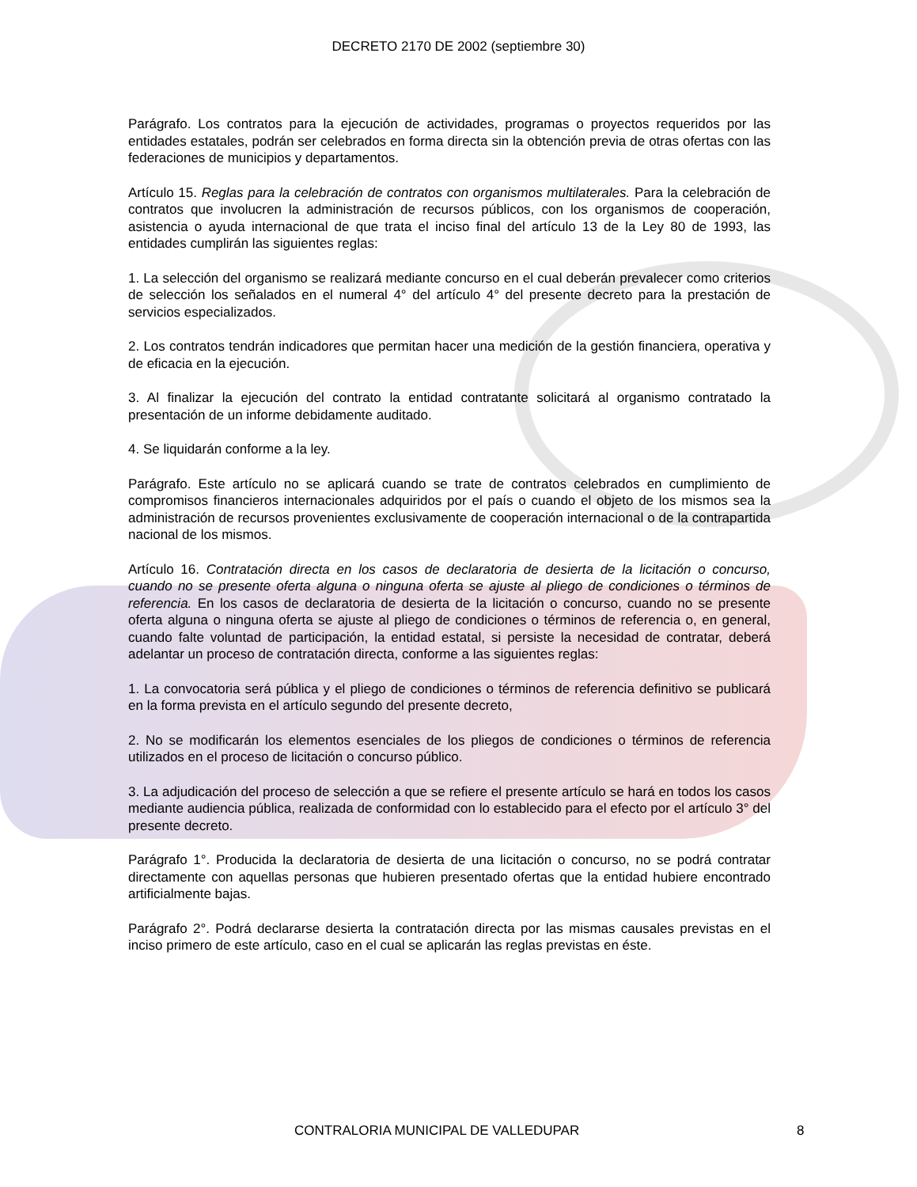DECRETO 2170 DE 2002 (septiembre 30)
Parágrafo. Los contratos para la ejecución de actividades, programas o proyectos requeridos por las entidades estatales, podrán ser celebrados en forma directa sin la obtención previa de otras ofertas con las federaciones de municipios y departamentos.
Artículo 15. Reglas para la celebración de contratos con organismos multilaterales. Para la celebración de contratos que involucren la administración de recursos públicos, con los organismos de cooperación, asistencia o ayuda internacional de que trata el inciso final del artículo 13 de la Ley 80 de 1993, las entidades cumplirán las siguientes reglas:
1. La selección del organismo se realizará mediante concurso en el cual deberán prevalecer como criterios de selección los señalados en el numeral 4° del artículo 4° del presente decreto para la prestación de servicios especializados.
2. Los contratos tendrán indicadores que permitan hacer una medición de la gestión financiera, operativa y de eficacia en la ejecución.
3. Al finalizar la ejecución del contrato la entidad contratante solicitará al organismo contratado la presentación de un informe debidamente auditado.
4. Se liquidarán conforme a la ley.
Parágrafo. Este artículo no se aplicará cuando se trate de contratos celebrados en cumplimiento de compromisos financieros internacionales adquiridos por el país o cuando el objeto de los mismos sea la administración de recursos provenientes exclusivamente de cooperación internacional o de la contrapartida nacional de los mismos.
Artículo 16. Contratación directa en los casos de declaratoria de desierta de la licitación o concurso, cuando no se presente oferta alguna o ninguna oferta se ajuste al pliego de condiciones o términos de referencia. En los casos de declaratoria de desierta de la licitación o concurso, cuando no se presente oferta alguna o ninguna oferta se ajuste al pliego de condiciones o términos de referencia o, en general, cuando falte voluntad de participación, la entidad estatal, si persiste la necesidad de contratar, deberá adelantar un proceso de contratación directa, conforme a las siguientes reglas:
1. La convocatoria será pública y el pliego de condiciones o términos de referencia definitivo se publicará en la forma prevista en el artículo segundo del presente decreto,
2. No se modificarán los elementos esenciales de los pliegos de condiciones o términos de referencia utilizados en el proceso de licitación o concurso público.
3. La adjudicación del proceso de selección a que se refiere el presente artículo se hará en todos los casos mediante audiencia pública, realizada de conformidad con lo establecido para el efecto por el artículo 3° del presente decreto.
Parágrafo 1°. Producida la declaratoria de desierta de una licitación o concurso, no se podrá contratar directamente con aquellas personas que hubieren presentado ofertas que la entidad hubiere encontrado artificialmente bajas.
Parágrafo 2°. Podrá declararse desierta la contratación directa por las mismas causales previstas en el inciso primero de este artículo, caso en el cual se aplicarán las reglas previstas en éste.
CONTRALORIA MUNICIPAL DE VALLEDUPAR 8